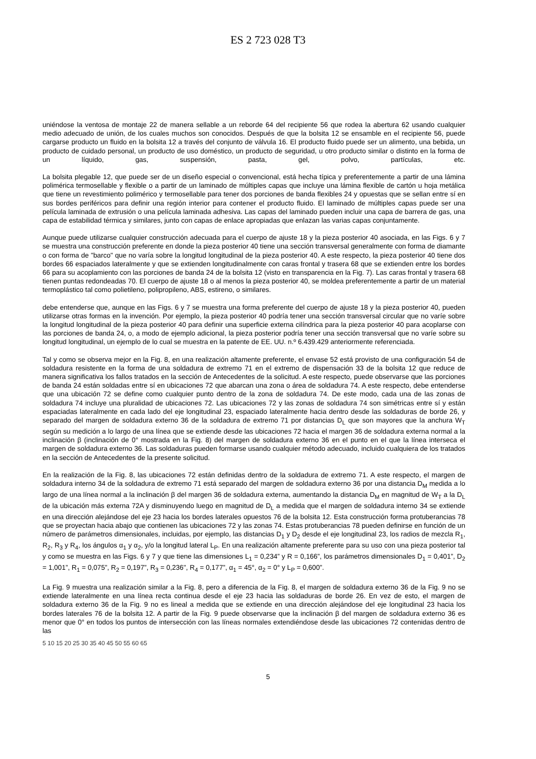ES 2 723 028 T3
uniéndose la ventosa de montaje 22 de manera sellable a un reborde 64 del recipiente 56 que rodea la abertura 62 usando cualquier medio adecuado de unión, de los cuales muchos son conocidos. Después de que la bolsita 12 se ensamble en el recipiente 56, puede cargarse producto un fluido en la bolsita 12 a través del conjunto de válvula 16. El producto fluido puede ser un alimento, una bebida, un producto de cuidado personal, un producto de uso doméstico, un producto de seguridad, u otro producto similar o distinto en la forma de un líquido, gas, suspensión, pasta, gel, polvo, partículas, etc.
La bolsita plegable 12, que puede ser de un diseño especial o convencional, está hecha típica y preferentemente a partir de una lámina polimérica termosellable y flexible o a partir de un laminado de múltiples capas que incluye una lámina flexible de cartón u hoja metálica que tiene un revestimiento polimérico y termosellable para tener dos porciones de banda flexibles 24 y opuestas que se sellan entre sí en sus bordes periféricos para definir una región interior para contener el producto fluido. El laminado de múltiples capas puede ser una película laminada de extrusión o una película laminada adhesiva. Las capas del laminado pueden incluir una capa de barrera de gas, una capa de estabilidad térmica y similares, junto con capas de enlace apropiadas que enlazan las varias capas conjuntamente.
Aunque puede utilizarse cualquier construcción adecuada para el cuerpo de ajuste 18 y la pieza posterior 40 asociada, en las Figs. 6 y 7 se muestra una construcción preferente en donde la pieza posterior 40 tiene una sección transversal generalmente con forma de diamante o con forma de "barco" que no varía sobre la longitud longitudinal de la pieza posterior 40. A este respecto, la pieza posterior 40 tiene dos bordes 66 espaciados lateralmente y que se extienden longitudinalmente con caras frontal y trasera 68 que se extienden entre los bordes 66 para su acoplamiento con las porciones de banda 24 de la bolsita 12 (visto en transparencia en la Fig. 7). Las caras frontal y trasera 68 tienen puntas redondeadas 70. El cuerpo de ajuste 18 o al menos la pieza posterior 40, se moldea preferentemente a partir de un material termoplástico tal como polietileno, polipropileno, ABS, estireno, o similares.
debe entenderse que, aunque en las Figs. 6 y 7 se muestra una forma preferente del cuerpo de ajuste 18 y la pieza posterior 40, pueden utilizarse otras formas en la invención. Por ejemplo, la pieza posterior 40 podría tener una sección transversal circular que no varíe sobre la longitud longitudinal de la pieza posterior 40 para definir una superficie externa cilíndrica para la pieza posterior 40 para acoplarse con las porciones de banda 24, o, a modo de ejemplo adicional, la pieza posterior podría tener una sección transversal que no varíe sobre su longitud longitudinal, un ejemplo de lo cual se muestra en la patente de EE. UU. n.º 6.439.429 anteriormente referenciada.
Tal y como se observa mejor en la Fig. 8, en una realización altamente preferente, el envase 52 está provisto de una configuración 54 de soldadura resistente en la forma de una soldadura de extremo 71 en el extremo de dispensación 33 de la bolsita 12 que reduce de manera significativa los fallos tratados en la sección de Antecedentes de la solicitud. A este respecto, puede observarse que las porciones de banda 24 están soldadas entre sí en ubicaciones 72 que abarcan una zona o área de soldadura 74. A este respecto, debe entenderse que una ubicación 72 se define como cualquier punto dentro de la zona de soldadura 74. De este modo, cada una de las zonas de soldadura 74 incluye una pluralidad de ubicaciones 72. Las ubicaciones 72 y las zonas de soldadura 74 son simétricas entre sí y están espaciadas lateralmente en cada lado del eje longitudinal 23, espaciado lateralmente hacia dentro desde las soldaduras de borde 26, y separado del margen de soldadura externo 36 de la soldadura de extremo 71 por distancias D<sub>L</sub> que son mayores que la anchura W<sub>T</sub> según su medición a lo largo de una línea que se extiende desde las ubicaciones 72 hacia el margen 36 de soldadura externa normal a la inclinación β (inclinación de 0° mostrada en la Fig. 8) del margen de soldadura externo 36 en el punto en el que la línea interseca el margen de soldadura externo 36. Las soldaduras pueden formarse usando cualquier método adecuado, incluido cualquiera de los tratados en la sección de Antecedentes de la presente solicitud.
En la realización de la Fig. 8, las ubicaciones 72 están definidas dentro de la soldadura de extremo 71. A este respecto, el margen de soldadura interno 34 de la soldadura de extremo 71 está separado del margen de soldadura externo 36 por una distancia D<sub>M</sub> medida a lo largo de una línea normal a la inclinación β del margen 36 de soldadura externa, aumentando la distancia D<sub>M</sub> en magnitud de W<sub>T</sub> a la D<sub>L</sub> de la ubicación más externa 72A y disminuyendo luego en magnitud de D<sub>L</sub> a medida que el margen de soldadura interno 34 se extiende en una dirección alejándose del eje 23 hacia los bordes laterales opuestos 76 de la bolsita 12. Esta construcción forma protuberancias 78 que se proyectan hacia abajo que contienen las ubicaciones 72 y las zonas 74. Estas protuberancias 78 pueden definirse en función de un número de parámetros dimensionales, incluidas, por ejemplo, las distancias D<sub>1</sub> y D<sub>2</sub> desde el eje longitudinal 23, los radios de mezcla R<sub>1</sub>, R<sub>2</sub>, R<sub>3</sub> y R<sub>4</sub>, los ángulos α<sub>1</sub> y α<sub>2</sub>, y/o la longitud lateral L<sub>P</sub>. En una realización altamente preferente para su uso con una pieza posterior tal y como se muestra en las Figs. 6 y 7 y que tiene las dimensiones L<sub>1</sub> = 0,234” y R = 0,166”, los parámetros dimensionales D<sub>1</sub> = 0,401”, D<sub>2</sub> = 1,001”, R<sub>1</sub> = 0,075”, R<sub>2</sub> = 0,197”, R<sub>3</sub> = 0,236", R<sub>4</sub> = 0,177”, α<sub>1</sub> = 45°, α<sub>2</sub> = 0° y L<sub>P</sub> = 0,600”.
La Fig. 9 muestra una realización similar a la Fig. 8, pero a diferencia de la Fig. 8, el margen de soldadura externo 36 de la Fig. 9 no se extiende lateralmente en una línea recta continua desde el eje 23 hacia las soldaduras de borde 26. En vez de esto, el margen de soldadura externo 36 de la Fig. 9 no es lineal a medida que se extiende en una dirección alejándose del eje longitudinal 23 hacia los bordes laterales 76 de la bolsita 12. A partir de la Fig. 9 puede observarse que la inclinación β del margen de soldadura externo 36 es menor que 0° en todos los puntos de intersección con las líneas normales extendiéndose desde las ubicaciones 72 contenidas dentro de las
5 10 15 20 25 30 35 40 45 50 55 60 65
5